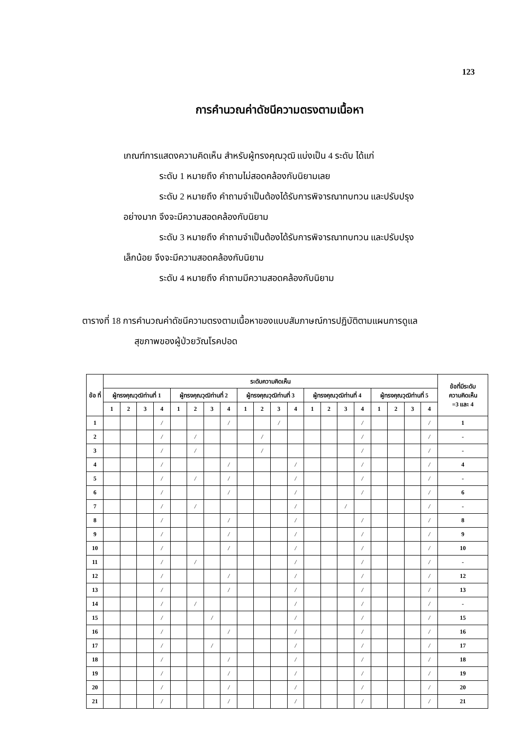123
การคำนวณค่าดัชนีความตรงตามเนื้อหา
เกณฑ์การแสดงความคิดเห็น สำหรับผู้ทรงคุณวุฒิ แบ่งเป็น 4 ระดับ ได้แก่
ระดับ 1 หมายถึง คำถามไม่สอดคล้องกับนิยามเลย
ระดับ 2 หมายถึง คำถามจำเป็นต้องได้รับการพิจารณาทบทวน และปรับปรุง
อย่างมาก จึงจะมีความสอดคล้องกับนิยาม
ระดับ 3 หมายถึง คำถามจำเป็นต้องได้รับการพิจารณาทบทวน และปรับปรุง
เล็กน้อย จึงจะมีความสอดคล้องกับนิยาม
ระดับ 4 หมายถึง คำถามมีความสอดคล้องกับนิยาม
ตารางที่ 18 การคำนวณค่าดัชนีความตรงตามเนื้อหาของแบบสัมภาษณ์การปฏิบัติตามแผนการดูแล
สุขภาพของผู้ป่วยวัณโรคปอด
| ข้อ ที่ | ระดับความคิดเห็น | | | | | | | | | | | | | | | | | | | | ข้อที่มีระดับ ความคิดเห็น =3 และ 4 |
| --- | --- | --- | --- | --- | --- | --- | --- | --- | --- | --- | --- | --- | --- | --- | --- | --- | --- | --- | --- | --- | --- |
| | ผู้ทรงคุณวุฒิท่านที่ 1 | | | | ผู้ทรงคุณวุฒิท่านที่ 2 | | | | ผู้ทรงคุณวุฒิท่านที่ 3 | | | | ผู้ทรงคุณวุฒิท่านที่ 4 | | | | ผู้ทรงคุณวุฒิท่านที่ 5 | | | | |
| | 1 | 2 | 3 | 4 | 1 | 2 | 3 | 4 | 1 | 2 | 3 | 4 | 1 | 2 | 3 | 4 | 1 | 2 | 3 | 4 | |
| 1 | | | | / | | | | / | | | / | | | | | / | | | | / | 1 |
| 2 | | | | / | | / | | | | / | | | | | | / | | | | / | - |
| 3 | | | | / | | / | | | | / | | | | | | / | | | | / | - |
| 4 | | | | / | | | | / | | | | / | | | | / | | | | / | 4 |
| 5 | | | | / | | / | | / | | | | / | | | | / | | | | / | - |
| 6 | | | | / | | | | / | | | | / | | | | / | | | | / | 6 |
| 7 | | | | / | | / | | | | | | / | | | / | | | | | / | - |
| 8 | | | | / | | | | / | | | | / | | | | / | | | | / | 8 |
| 9 | | | | / | | | | / | | | | / | | | | / | | | | / | 9 |
| 10 | | | | / | | | | / | | | | / | | | | / | | | | / | 10 |
| 11 | | | | / | | / | | | | | | / | | | | / | | | | / | - |
| 12 | | | | / | | | | / | | | | / | | | | / | | | | / | 12 |
| 13 | | | | / | | | | / | | | | / | | | | / | | | | / | 13 |
| 14 | | | | / | | / | | | | | | / | | | | / | | | | / | - |
| 15 | | | | / | | | / | | | | | / | | | | / | | | | / | 15 |
| 16 | | | | / | | | | / | | | | / | | | | / | | | | / | 16 |
| 17 | | | | / | | | / | | | | | / | | | | / | | | | / | 17 |
| 18 | | | | / | | | | / | | | | / | | | | / | | | | / | 18 |
| 19 | | | | / | | | | / | | | | / | | | | / | | | | / | 19 |
| 20 | | | | / | | | | / | | | | / | | | | / | | | | / | 20 |
| 21 | | | | / | | | | / | | | | / | | | | / | | | | / | 21 |